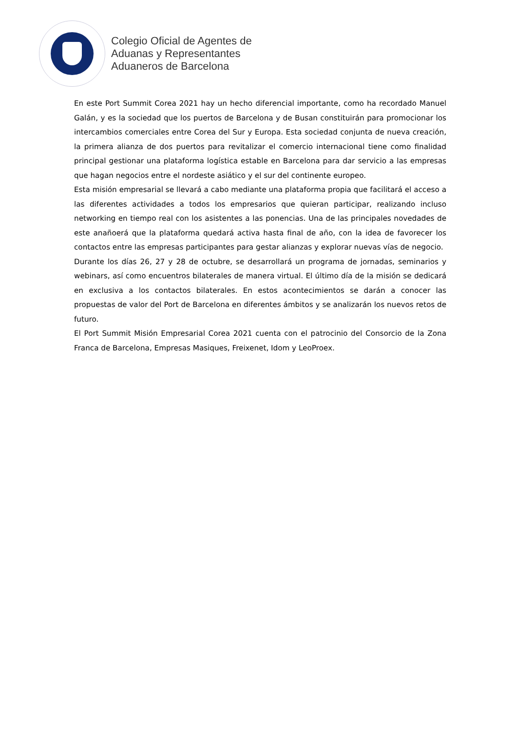Colegio Oficial de Agentes de
Aduanas y Representantes
Aduaneros de Barcelona
En este Port Summit Corea 2021 hay un hecho diferencial importante, como ha recordado Manuel Galán, y es la sociedad que los puertos de Barcelona y de Busan constituirán para promocionar los intercambios comerciales entre Corea del Sur y Europa. Esta sociedad conjunta de nueva creación, la primera alianza de dos puertos para revitalizar el comercio internacional tiene como finalidad principal gestionar una plataforma logística estable en Barcelona para dar servicio a las empresas que hagan negocios entre el nordeste asiático y el sur del continente europeo.
Esta misión empresarial se llevará a cabo mediante una plataforma propia que facilitará el acceso a las diferentes actividades a todos los empresarios que quieran participar, realizando incluso networking en tiempo real con los asistentes a las ponencias. Una de las principales novedades de este anañoerá que la plataforma quedará activa hasta final de año, con la idea de favorecer los contactos entre las empresas participantes para gestar alianzas y explorar nuevas vías de negocio.
Durante los días 26, 27 y 28 de octubre, se desarrollará un programa de jornadas, seminarios y webinars, así como encuentros bilaterales de manera virtual. El último día de la misión se dedicará en exclusiva a los contactos bilaterales. En estos acontecimientos se darán a conocer las propuestas de valor del Port de Barcelona en diferentes ámbitos y se analizarán los nuevos retos de futuro.
El Port Summit Misión Empresarial Corea 2021 cuenta con el patrocinio del Consorcio de la Zona Franca de Barcelona, Empresas Masiques, Freixenet, Idom y LeoProex.